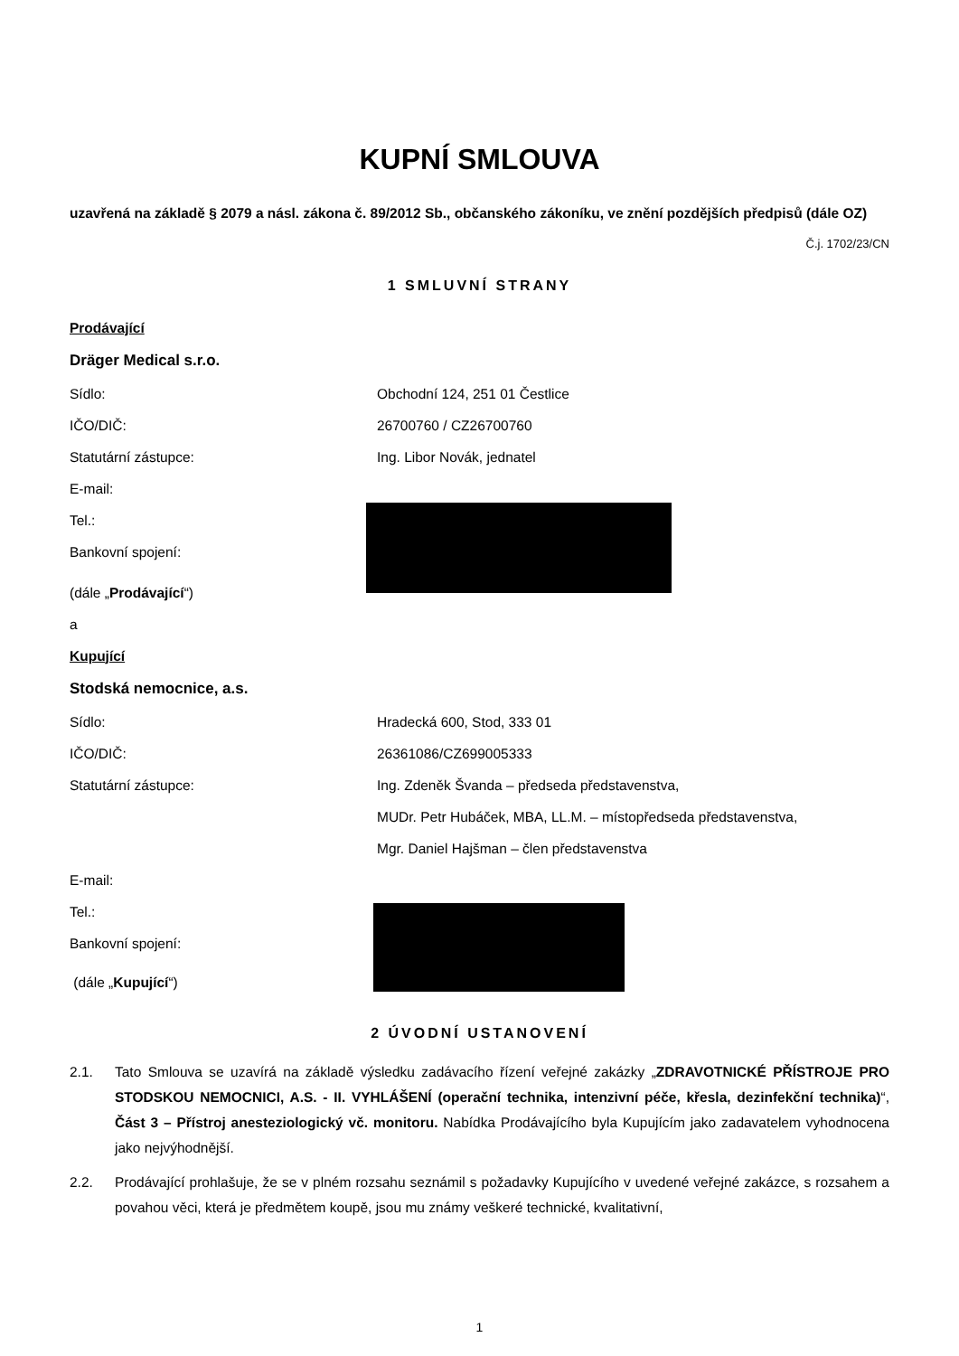KUPNÍ SMLOUVA
uzavřená na základě § 2079 a násl. zákona č. 89/2012 Sb., občanského zákoníku, ve znění pozdějších předpisů (dále OZ)
Č.j. 1702/23/CN
1 SMLUVNÍ STRANY
Prodávající
Dräger Medical s.r.o.
Sídlo: Obchodní 124, 251 01 Čestlice
IČO/DIČ: 26700760 / CZ26700760
Statutární zástupce: Ing. Libor Novák, jednatel
E-mail:
Tel.:
Bankovní spojení:
(dále „ Prodávající “)
a
Kupující
Stodská nemocnice, a.s.
Sídlo: Hradecká 600, Stod, 333 01
IČO/DIČ: 26361086/CZ699005333
Statutární zástupce: Ing. Zdeněk Švanda – předseda představenstva,
MUDr. Petr Hubáček, MBA, LL.M. – místopředseda představenstva,
Mgr. Daniel Hajšman – člen představenstva
E-mail:
Tel.:
Bankovní spojení:
(dále „ Kupující “)
2 ÚVODNÍ USTANOVENÍ
2.1. Tato Smlouva se uzavírá na základě výsledku zadávacího řízení veřejné zakázky „ZDRAVOTNICKÉ PŘÍSTROJE PRO STODSKOU NEMOCNICI, A.S. - II. VYHLÁŠENÍ (operační technika, intenzivní péče, křesla, dezinfekční technika)“, Část 3 – Přístroj anesteziologický vč. monitoru. Nabídka Prodávajícího byla Kupujícím jako zadavatelem vyhodnocena jako nejvýhodnější.
2.2. Prodávající prohlašuje, že se v plném rozsahu seznámil s požadavky Kupujícího v uvedené veřejné zakázce, s rozsahem a povahou věci, která je předmětem koupě, jsou mu známy veškeré technické, kvalitativní,
1